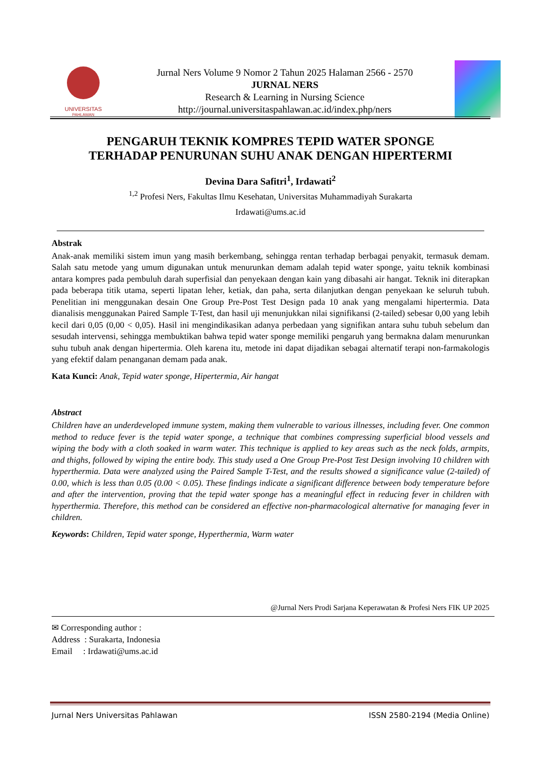UNIVERSITAS
PAHLAWAN
Jurnal Ners Volume 9 Nomor 2 Tahun 2025 Halaman 2566 - 2570
JURNAL NERS
Research & Learning in Nursing Science
http://journal.universitaspahlawan.ac.id/index.php/ners
PENGARUH TEKNIK KOMPRES TEPID WATER SPONGE
TERHADAP PENURUNAN SUHU ANAK DENGAN HIPERTERMI
Devina Dara Safitri<sup>1</sup>, Irdawati<sup>2</sup>
<sup>1,2</sup> Profesi Ners, Fakultas Ilmu Kesehatan, Universitas Muhammadiyah Surakarta
Irdawati@ums.ac.id
Abstrak
Anak-anak memiliki sistem imun yang masih berkembang, sehingga rentan terhadap berbagai penyakit, termasuk demam. Salah satu metode yang umum digunakan untuk menurunkan demam adalah tepid water sponge, yaitu teknik kombinasi antara kompres pada pembuluh darah superfisial dan penyekaan dengan kain yang dibasahi air hangat. Teknik ini diterapkan pada beberapa titik utama, seperti lipatan leher, ketiak, dan paha, serta dilanjutkan dengan penyekaan ke seluruh tubuh. Penelitian ini menggunakan desain One Group Pre-Post Test Design pada 10 anak yang mengalami hipertermia. Data dianalisis menggunakan Paired Sample T-Test, dan hasil uji menunjukkan nilai signifikansi (2-tailed) sebesar 0,00 yang lebih kecil dari 0,05 (0,00 < 0,05). Hasil ini mengindikasikan adanya perbedaan yang signifikan antara suhu tubuh sebelum dan sesudah intervensi, sehingga membuktikan bahwa tepid water sponge memiliki pengaruh yang bermakna dalam menurunkan suhu tubuh anak dengan hipertermia. Oleh karena itu, metode ini dapat dijadikan sebagai alternatif terapi non-farmakologis yang efektif dalam penanganan demam pada anak.
Kata Kunci: Anak, Tepid water sponge, Hipertermia, Air hangat
Abstract
Children have an underdeveloped immune system, making them vulnerable to various illnesses, including fever. One common method to reduce fever is the tepid water sponge, a technique that combines compressing superficial blood vessels and wiping the body with a cloth soaked in warm water. This technique is applied to key areas such as the neck folds, armpits, and thighs, followed by wiping the entire body. This study used a One Group Pre-Post Test Design involving 10 children with hyperthermia. Data were analyzed using the Paired Sample T-Test, and the results showed a significance value (2-tailed) of 0.00, which is less than 0.05 (0.00 < 0.05). These findings indicate a significant difference between body temperature before and after the intervention, proving that the tepid water sponge has a meaningful effect in reducing fever in children with hyperthermia. Therefore, this method can be considered an effective non-pharmacological alternative for managing fever in children.
Keywords: Children, Tepid water sponge, Hyperthermia, Warm water
@Jurnal Ners Prodi Sarjana Keperawatan & Profesi Ners FIK UP 2025
✉ Corresponding author :
Address : Surakarta, Indonesia
Email : Irdawati@ums.ac.id
Jurnal Ners Universitas Pahlawan ISSN 2580-2194 (Media Online)